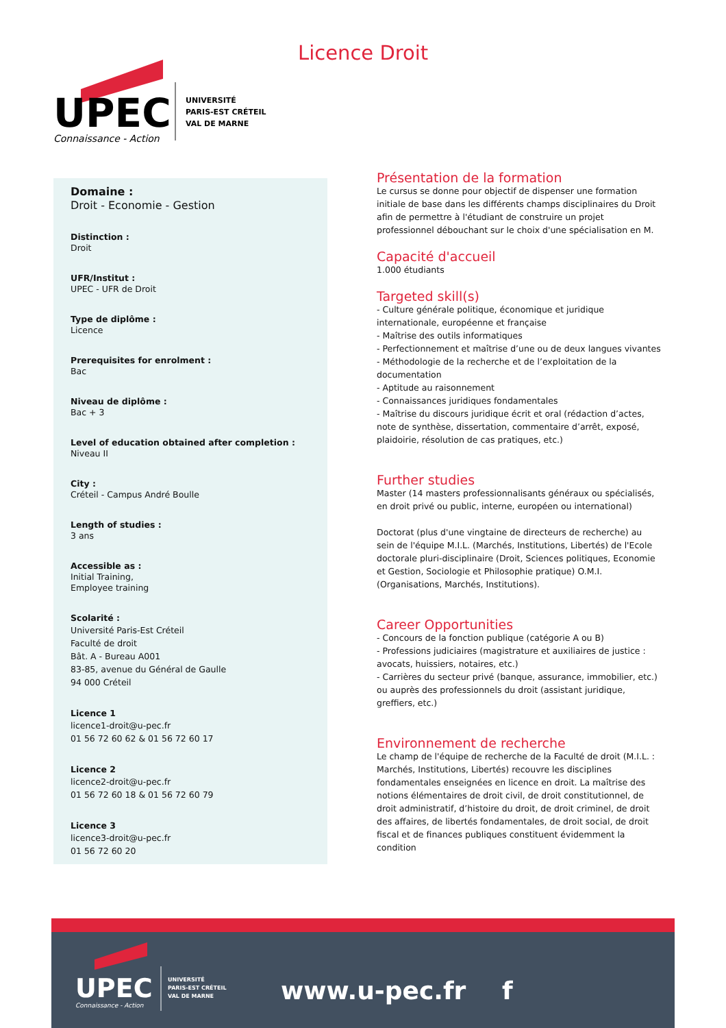UPEC
Connaissance - Action
UNIVERSITÉ
PARIS-EST CRÉTEIL
VAL DE MARNE
Licence Droit
Domaine :
Droit - Economie - Gestion
Distinction :
Droit
UFR/Institut :
UPEC - UFR de Droit
Type de diplôme :
Licence
Prerequisites for enrolment :
Bac
Niveau de diplôme :
Bac + 3
Level of education obtained after completion :
Niveau II
City :
Créteil - Campus André Boulle
Length of studies :
3 ans
Accessible as :
Initial Training,
Employee training
Scolarité :
Université Paris-Est Créteil
Faculté de droit
Bât. A - Bureau A001
83-85, avenue du Général de Gaulle
94 000 Créteil
Licence 1
licence1-droit@u-pec.fr
01 56 72 60 62 & 01 56 72 60 17
Licence 2
licence2-droit@u-pec.fr
01 56 72 60 18 & 01 56 72 60 79
Licence 3
licence3-droit@u-pec.fr
01 56 72 60 20
Présentation de la formation
Le cursus se donne pour objectif de dispenser une formation initiale de base dans les différents champs disciplinaires du Droit afin de permettre à l'étudiant de construire un projet professionnel débouchant sur le choix d'une spécialisation en M.
Capacité d'accueil
1.000 étudiants
Targeted skill(s)
- Culture générale politique, économique et juridique internationale, européenne et française
- Maîtrise des outils informatiques
- Perfectionnement et maîtrise d’une ou de deux langues vivantes
- Méthodologie de la recherche et de l’exploitation de la documentation
- Aptitude au raisonnement
- Connaissances juridiques fondamentales
- Maîtrise du discours juridique écrit et oral (rédaction d’actes, note de synthèse, dissertation, commentaire d’arrêt, exposé, plaidoirie, résolution de cas pratiques, etc.)
Further studies
Master (14 masters professionnalisants généraux ou spécialisés, en droit privé ou public, interne, européen ou international)
Doctorat (plus d'une vingtaine de directeurs de recherche) au sein de l'équipe M.I.L. (Marchés, Institutions, Libertés) de l'Ecole doctorale pluri-disciplinaire (Droit, Sciences politiques, Economie et Gestion, Sociologie et Philosophie pratique) O.M.I. (Organisations, Marchés, Institutions).
Career Opportunities
- Concours de la fonction publique (catégorie A ou B)
- Professions judiciaires (magistrature et auxiliaires de justice : avocats, huissiers, notaires, etc.)
- Carrières du secteur privé (banque, assurance, immobilier, etc.) ou auprès des professionnels du droit (assistant juridique, greffiers, etc.)
Environnement de recherche
Le champ de l'équipe de recherche de la Faculté de droit (M.I.L. : Marchés, Institutions, Libertés) recouvre les disciplines fondamentales enseignées en licence en droit. La maîtrise des notions élémentaires de droit civil, de droit constitutionnel, de droit administratif, d’histoire du droit, de droit criminel, de droit des affaires, de libertés fondamentales, de droit social, de droit fiscal et de finances publiques constituent évidemment la condition
UPEC
Connaissance - Action
UNIVERSITÉ
PARIS-EST CRÉTEIL
VAL DE MARNE
www.u-pec.fr f